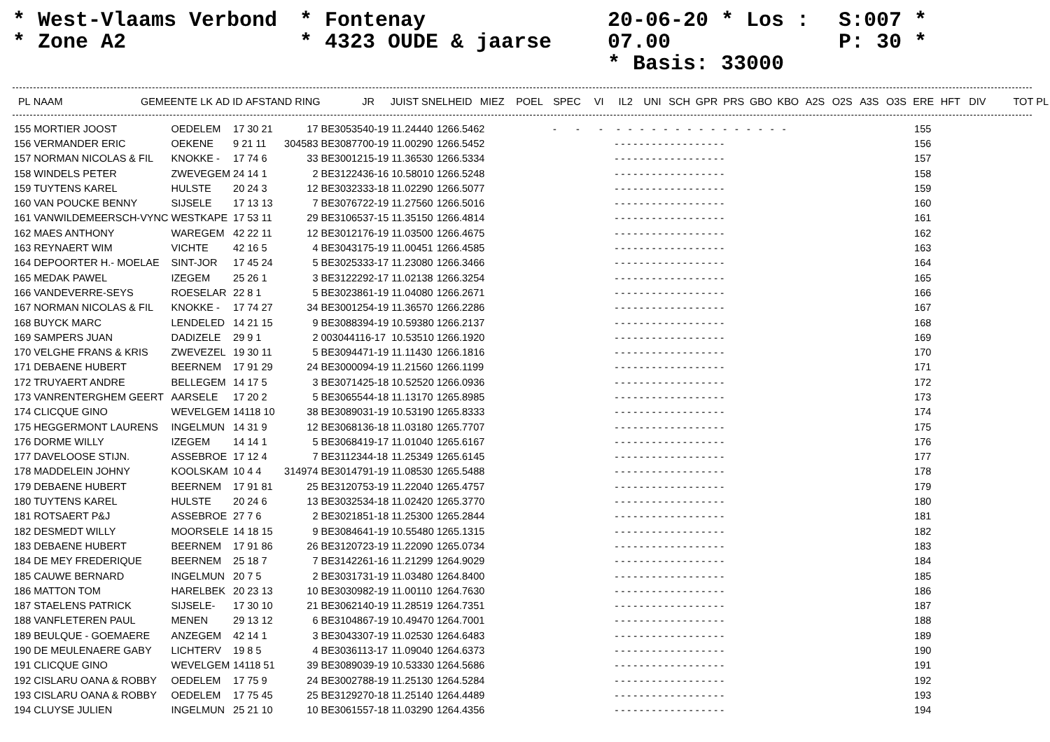* West-Vlaams Verbond
* Zone A2
* Fontenay
* 4323 OUDE & jaarse
20-06-20 * Los : 07.00
* Basis: 33000
S:007 *
P: 30 *
| PL | NAAM | GEMEENTE | LK | AD | ID | AFSTAND | RING | JR | JUIST | SNELHEID | MIEZ | POEL | SPEC | VI | IL2 | UNI | SCH | GPR | PRS | GBO | KBO | A2S | O2S | A3S | O3S | ERE | HFT | DIV | TOT | PL |
| --- | --- | --- | --- | --- | --- | --- | --- | --- | --- | --- | --- | --- | --- | --- | --- | --- | --- | --- | --- | --- | --- | --- | --- | --- | --- | --- | --- | --- | --- | --- |
| 155 | MORTIER JOOST | OEDELEM | 17 30 21 | 17 | BE3053540-19 | 11.24440 | 1266.5462 | - - - - - - - - - - - - - - - - - - | 155 |
| 156 | VERMANDER ERIC | OEKENE | 9 21 11 | 304583 | BE3087700-19 | 11.00290 | 1266.5452 | - - - - - - - - - - - - - - - - - - | 156 |
| 157 | NORMAN NICOLAS & FIL | KNOKKE - | 17 74 6 | 33 | BE3001215-19 | 11.36530 | 1266.5334 | - - - - - - - - - - - - - - - - - - | 157 |
| 158 | WINDELS PETER | ZWEVEGEM | 24 14 1 | 2 | BE3122436-16 | 10.58010 | 1266.5248 | - - - - - - - - - - - - - - - - - - | 158 |
| 159 | TUYTENS KAREL | HULSTE | 20 24 3 | 12 | BE3032333-18 | 11.02290 | 1266.5077 | - - - - - - - - - - - - - - - - - - | 159 |
| 160 | VAN POUCKE BENNY | SIJSELE | 17 13 13 | 7 | BE3076722-19 | 11.27560 | 1266.5016 | - - - - - - - - - - - - - - - - - - | 160 |
| 161 | VANWILDEMEERSCH-VYNC | WESTKAPE | 17 53 11 | 29 | BE3106537-15 | 11.35150 | 1266.4814 | - - - - - - - - - - - - - - - - - - | 161 |
| 162 | MAES ANTHONY | WAREGEM | 42 22 11 | 12 | BE3012176-19 | 11.03500 | 1266.4675 | - - - - - - - - - - - - - - - - - - | 162 |
| 163 | REYNAERT WIM | VICHTE | 42 16 5 | 4 | BE3043175-19 | 11.00451 | 1266.4585 | - - - - - - - - - - - - - - - - - - | 163 |
| 164 | DEPOORTER H.- MOELAE | SINT-JOR | 17 45 24 | 5 | BE3025333-17 | 11.23080 | 1266.3466 | - - - - - - - - - - - - - - - - - - | 164 |
| 165 | MEDAK PAWEL | IZEGEM | 25 26 1 | 3 | BE3122292-17 | 11.02138 | 1266.3254 | - - - - - - - - - - - - - - - - - - | 165 |
| 166 | VANDEVERRE-SEYS | ROESELAR | 22 8 1 | 5 | BE3023861-19 | 11.04080 | 1266.2671 | - - - - - - - - - - - - - - - - - - | 166 |
| 167 | NORMAN NICOLAS & FIL | KNOKKE - | 17 74 27 | 34 | BE3001254-19 | 11.36570 | 1266.2286 | - - - - - - - - - - - - - - - - - - | 167 |
| 168 | BUYCK MARC | LENDELED | 14 21 15 | 9 | BE3088394-19 | 10.59380 | 1266.2137 | - - - - - - - - - - - - - - - - - - | 168 |
| 169 | SAMPERS JUAN | DADIZELE | 29 9 1 | 2 | 003044116-17 | 10.53510 | 1266.1920 | - - - - - - - - - - - - - - - - - - | 169 |
| 170 | VELGHE FRANS & KRIS | ZWEVEZEL | 19 30 11 | 5 | BE3094471-19 | 11.11430 | 1266.1816 | - - - - - - - - - - - - - - - - - - | 170 |
| 171 | DEBAENE HUBERT | BEERNEM | 17 91 29 | 24 | BE3000094-19 | 11.21560 | 1266.1199 | - - - - - - - - - - - - - - - - - - | 171 |
| 172 | TRUYAERT ANDRE | BELLEGEM | 14 17 5 | 3 | BE3071425-18 | 10.52520 | 1266.0936 | - - - - - - - - - - - - - - - - - - | 172 |
| 173 | VANRENTERGHEM GEERT | AARSELE | 17 20 2 | 5 | BE3065544-18 | 11.13170 | 1265.8985 | - - - - - - - - - - - - - - - - - - | 173 |
| 174 | CLICQUE GINO | WEVELGEM | 14118 10 | 38 | BE3089031-19 | 10.53190 | 1265.8333 | - - - - - - - - - - - - - - - - - - | 174 |
| 175 | HEGGERMONT LAURENS | INGELMUN | 14 31 9 | 12 | BE3068136-18 | 11.03180 | 1265.7707 | - - - - - - - - - - - - - - - - - - | 175 |
| 176 | DORME WILLY | IZEGEM | 14 14 1 | 5 | BE3068419-17 | 11.01040 | 1265.6167 | - - - - - - - - - - - - - - - - - - | 176 |
| 177 | DAVELOOSE STIJN. | ASSEBROE | 17 12 4 | 7 | BE3112344-18 | 11.25349 | 1265.6145 | - - - - - - - - - - - - - - - - - - | 177 |
| 178 | MADDELEIN JOHNY | KOOLSKAM | 10 4 4 | 314974 | BE3014791-19 | 11.08530 | 1265.5488 | - - - - - - - - - - - - - - - - - - | 178 |
| 179 | DEBAENE HUBERT | BEERNEM | 17 91 81 | 25 | BE3120753-19 | 11.22040 | 1265.4757 | - - - - - - - - - - - - - - - - - - | 179 |
| 180 | TUYTENS KAREL | HULSTE | 20 24 6 | 13 | BE3032534-18 | 11.02420 | 1265.3770 | - - - - - - - - - - - - - - - - - - | 180 |
| 181 | ROTSAERT P&J | ASSEBROE | 27 7 6 | 2 | BE3021851-18 | 11.25300 | 1265.2844 | - - - - - - - - - - - - - - - - - - | 181 |
| 182 | DESMEDT WILLY | MOORSELE | 14 18 15 | 9 | BE3084641-19 | 10.55480 | 1265.1315 | - - - - - - - - - - - - - - - - - - | 182 |
| 183 | DEBAENE HUBERT | BEERNEM | 17 91 86 | 26 | BE3120723-19 | 11.22090 | 1265.0734 | - - - - - - - - - - - - - - - - - - | 183 |
| 184 | DE MEY FREDERIQUE | BEERNEM | 25 18 7 | 7 | BE3142261-16 | 11.21299 | 1264.9029 | - - - - - - - - - - - - - - - - - - | 184 |
| 185 | CAUWE BERNARD | INGELMUN | 20 7 5 | 2 | BE3031731-19 | 11.03480 | 1264.8400 | - - - - - - - - - - - - - - - - - - | 185 |
| 186 | MATTON TOM | HARELBEK | 20 23 13 | 10 | BE3030982-19 | 11.00110 | 1264.7630 | - - - - - - - - - - - - - - - - - - | 186 |
| 187 | STAELENS PATRICK | SIJSELE- | 17 30 10 | 21 | BE3062140-19 | 11.28519 | 1264.7351 | - - - - - - - - - - - - - - - - - - | 187 |
| 188 | VANFLETEREN PAUL | MENEN | 29 13 12 | 6 | BE3104867-19 | 10.49470 | 1264.7001 | - - - - - - - - - - - - - - - - - - | 188 |
| 189 | BEULQUE - GOEMAERE | ANZEGEM | 42 14 1 | 3 | BE3043307-19 | 11.02530 | 1264.6483 | - - - - - - - - - - - - - - - - - - | 189 |
| 190 | DE MEULENAERE GABY | LICHTERV | 19 8 5 | 4 | BE3036113-17 | 11.09040 | 1264.6373 | - - - - - - - - - - - - - - - - - - | 190 |
| 191 | CLICQUE GINO | WEVELGEM | 14118 51 | 39 | BE3089039-19 | 10.53330 | 1264.5686 | - - - - - - - - - - - - - - - - - - | 191 |
| 192 | CISLARU OANA & ROBBY | OEDELEM | 17 75 9 | 24 | BE3002788-19 | 11.25130 | 1264.5284 | - - - - - - - - - - - - - - - - - - | 192 |
| 193 | CISLARU OANA & ROBBY | OEDELEM | 17 75 45 | 25 | BE3129270-18 | 11.25140 | 1264.4489 | - - - - - - - - - - - - - - - - - - | 193 |
| 194 | CLUYSE JULIEN | INGELMUN | 25 21 10 | 10 | BE3061557-18 | 11.03290 | 1264.4356 | - - - - - - - - - - - - - - - - - - | 194 |